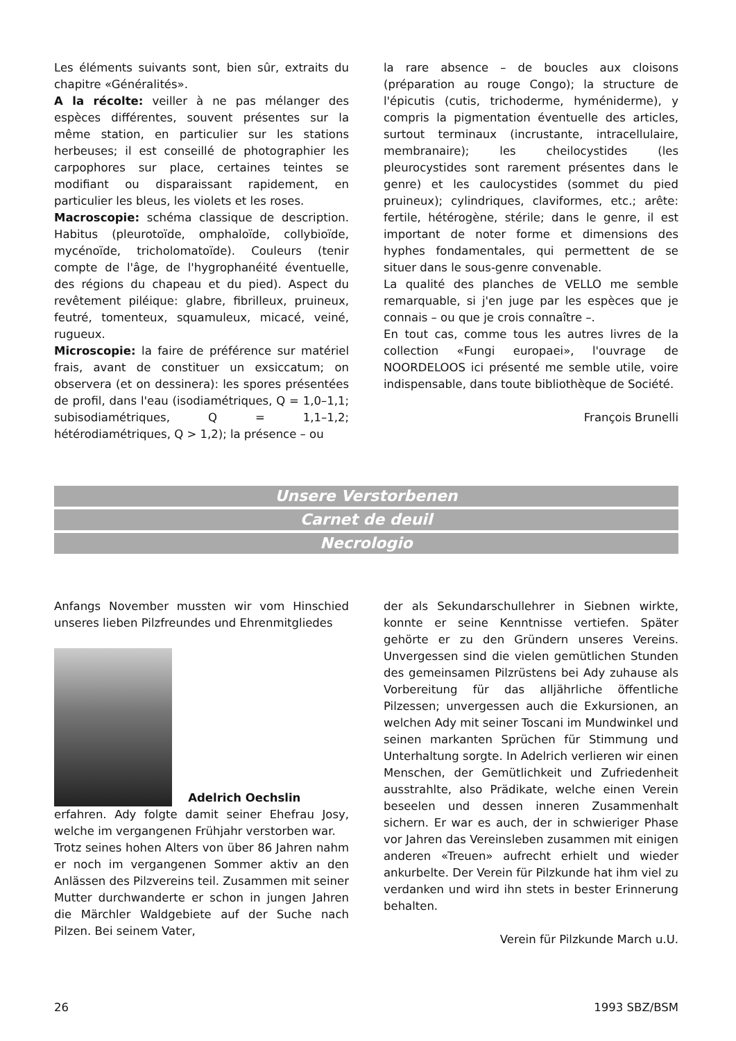Les éléments suivants sont, bien sûr, extraits du chapitre «Généralités».
A la récolte: veiller à ne pas mélanger des espèces différentes, souvent présentes sur la même station, en particulier sur les stations herbeuses; il est conseillé de photographier les carpophores sur place, certaines teintes se modifiant ou disparaissant rapidement, en particulier les bleus, les violets et les roses.
Macroscopie: schéma classique de description. Habitus (pleurotoïde, omphaloïde, collybioïde, mycénoïde, tricholomatoïde). Couleurs (tenir compte de l'âge, de l'hygrophanéité éventuelle, des régions du chapeau et du pied). Aspect du revêtement piléique: glabre, fibrilleux, pruineux, feutré, tomenteux, squamuleux, micacé, veiné, rugueux.
Microscopie: la faire de préférence sur matériel frais, avant de constituer un exsiccatum; on observera (et on dessinera): les spores présentées de profil, dans l'eau (isodiamétriques, Q = 1,0–1,1; subisodiamétriques, Q = 1,1–1,2; hétérodiamétriques, Q > 1,2); la présence – ou
la rare absence – de boucles aux cloisons (préparation au rouge Congo); la structure de l'épicutis (cutis, trichoderme, hyméniderme), y compris la pigmentation éventuelle des articles, surtout terminaux (incrustante, intracellulaire, membranaire); les cheilocystides (les pleurocystides sont rarement présentes dans le genre) et les caulocystides (sommet du pied pruineux); cylindriques, claviformes, etc.; arête: fertile, hétérogène, stérile; dans le genre, il est important de noter forme et dimensions des hyphes fondamentales, qui permettent de se situer dans le sous-genre convenable.
La qualité des planches de VELLO me semble remarquable, si j'en juge par les espèces que je connais – ou que je crois connaître –.
En tout cas, comme tous les autres livres de la collection «Fungi europaei», l'ouvrage de NOORDELOOS ici présenté me semble utile, voire indispensable, dans toute bibliothèque de Société.
François Brunelli
Unsere Verstorbenen
Carnet de deuil
Necrologio
Anfangs November mussten wir vom Hinschied unseres lieben Pilzfreundes und Ehrenmitgliedes
Adelrich Oechslin
erfahren. Ady folgte damit seiner Ehefrau Josy, welche im vergangenen Frühjahr verstorben war.
Trotz seines hohen Alters von über 86 Jahren nahm er noch im vergangenen Sommer aktiv an den Anlässen des Pilzvereins teil. Zusammen mit seiner Mutter durchwanderte er schon in jungen Jahren die Märchler Waldgebiete auf der Suche nach Pilzen. Bei seinem Vater,
der als Sekundarschullehrer in Siebnen wirkte, konnte er seine Kenntnisse vertiefen. Später gehörte er zu den Gründern unseres Vereins. Unvergessen sind die vielen gemütlichen Stunden des gemeinsamen Pilzrüstens bei Ady zuhause als Vorbereitung für das alljährliche öffentliche Pilzessen; unvergessen auch die Exkursionen, an welchen Ady mit seiner Toscani im Mundwinkel und seinen markanten Sprüchen für Stimmung und Unterhaltung sorgte. In Adelrich verlieren wir einen Menschen, der Gemütlichkeit und Zufriedenheit ausstrahlte, also Prädikate, welche einen Verein beseelen und dessen inneren Zusammenhalt sichern. Er war es auch, der in schwieriger Phase vor Jahren das Vereinsleben zusammen mit einigen anderen «Treuen» aufrecht erhielt und wieder ankurbelte. Der Verein für Pilzkunde hat ihm viel zu verdanken und wird ihn stets in bester Erinnerung behalten.
Verein für Pilzkunde March u.U.
26 1993 SBZ/BSM